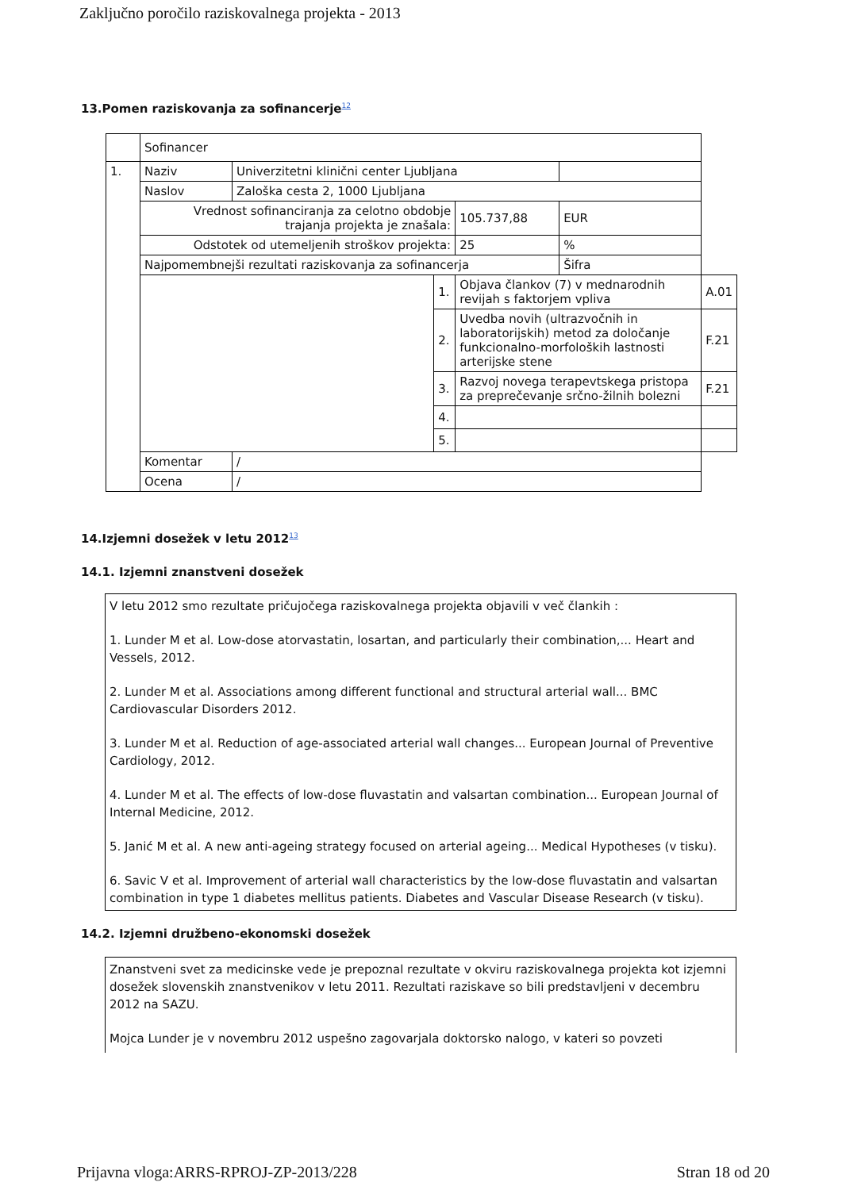Zaključno poročilo raziskovalnega projekta - 2013
13.Pomen raziskovanja za sofinancerje<sup>12</sup>
| | Sofinancer | | | | | |
| 1. | Naziv | Univerzitetni klinični center Ljubljana | | | | |
| | Naslov | Zaloška cesta 2, 1000 Ljubljana | | | | |
| | Vrednost sofinanciranja za celotno obdobje trajanja projekta je znašala: | | | 105.737,88 | EUR | |
| | Odstotek od utemeljenih stroškov projekta: | | | 25 | % | |
| | Najpomembnejši rezultati raziskovanja za sofinancerja | | | | Šifra | |
| | | | 1. | Objava člankov (7) v mednarodnih revijah s faktorjem vpliva | | A.01 |
| | | | 2. | Uvedba novih (ultrazvočnih in laboratorijskih) metod za določanje funkcionalno-morfoloških lastnosti arterijske stene | | F.21 |
| | | | 3. | Razvoj novega terapevtskega pristopa za preprečevanje srčno-žilnih bolezni | | F.21 |
| | | | 4. | | | |
| | | | 5. | | | |
| | Komentar | / | | | | |
| | Ocena | / | | | | |
14.Izjemni dosežek v letu 2012<sup>13</sup>
14.1. Izjemni znanstveni dosežek
V letu 2012 smo rezultate pričujočega raziskovalnega projekta objavili v več člankih :
1. Lunder M et al. Low-dose atorvastatin, losartan, and particularly their combination,... Heart and Vessels, 2012.
2. Lunder M et al. Associations among different functional and structural arterial wall... BMC Cardiovascular Disorders 2012.
3. Lunder M et al. Reduction of age-associated arterial wall changes... European Journal of Preventive Cardiology, 2012.
4. Lunder M et al. The effects of low-dose fluvastatin and valsartan combination... European Journal of Internal Medicine, 2012.
5. Janić M et al. A new anti-ageing strategy focused on arterial ageing... Medical Hypotheses (v tisku).
6. Savic V et al. Improvement of arterial wall characteristics by the low-dose fluvastatin and valsartan combination in type 1 diabetes mellitus patients. Diabetes and Vascular Disease Research (v tisku).
14.2. Izjemni družbeno-ekonomski dosežek
Znanstveni svet za medicinske vede je prepoznal rezultate v okviru raziskovalnega projekta kot izjemni dosežek slovenskih znanstvenikov v letu 2011. Rezultati raziskave so bili predstavljeni v decembru 2012 na SAZU.
Mojca Lunder je v novembru 2012 uspešno zagovarjala doktorsko nalogo, v kateri so povzeti
Prijavna vloga:ARRS-RPROJ-ZP-2013/228 Stran 18 od 20